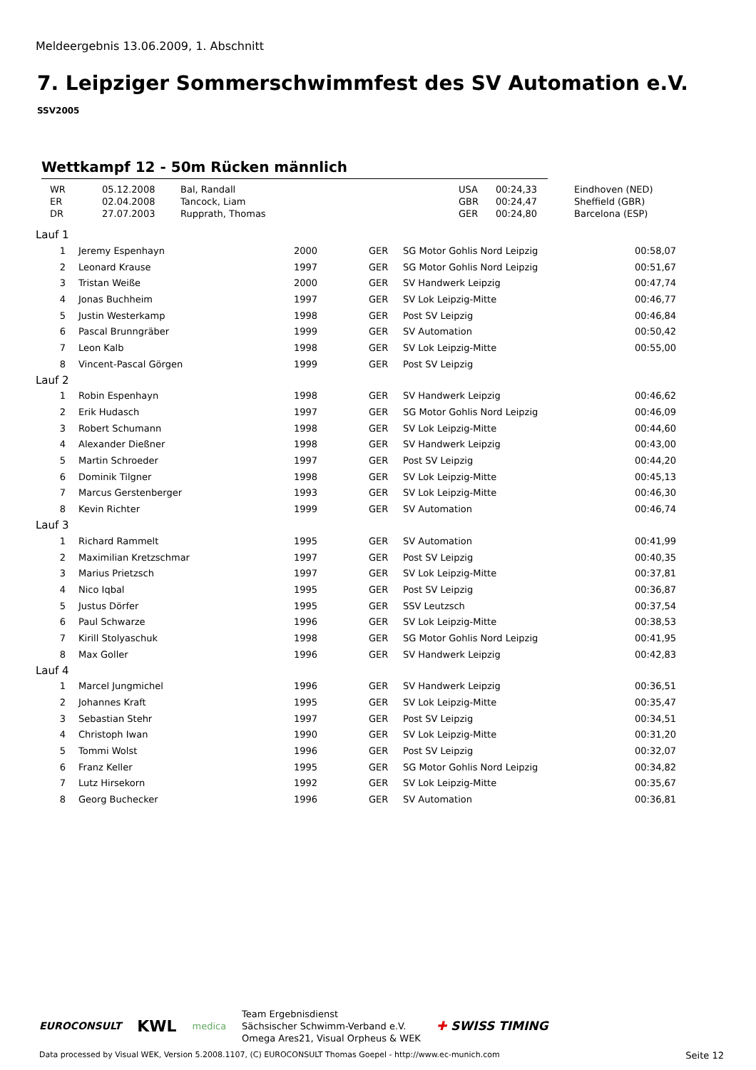Meldeergebnis 13.06.2009, 1. Abschnitt
7. Leipziger Sommerschwimmfest des SV Automation e.V.
SSV2005
Wettkampf 12 - 50m Rücken männlich
| WR | 05.12.2008 | Bal, Randall | USA | 00:24,33 | Eindhoven (NED) |
| ER | 02.04.2008 | Tancock, Liam | GBR | 00:24,47 | Sheffield (GBR) |
| DR | 27.07.2003 | Rupprath, Thomas | GER | 00:24,80 | Barcelona (ESP) |
| Lauf 1 | | | | | | |
| 1 | | Jeremy Espenhayn | 2000 | GER | SG Motor Gohlis Nord Leipzig | 00:58,07 |
| 2 | | Leonard Krause | 1997 | GER | SG Motor Gohlis Nord Leipzig | 00:51,67 |
| 3 | | Tristan Weiße | 2000 | GER | SV Handwerk Leipzig | 00:47,74 |
| 4 | | Jonas Buchheim | 1997 | GER | SV Lok Leipzig-Mitte | 00:46,77 |
| 5 | | Justin Westerkamp | 1998 | GER | Post SV Leipzig | 00:46,84 |
| 6 | | Pascal Brunngräber | 1999 | GER | SV Automation | 00:50,42 |
| 7 | | Leon Kalb | 1998 | GER | SV Lok Leipzig-Mitte | 00:55,00 |
| 8 | | Vincent-Pascal Görgen | 1999 | GER | Post SV Leipzig | |
| Lauf 2 | | | | | | |
| 1 | | Robin Espenhayn | 1998 | GER | SV Handwerk Leipzig | 00:46,62 |
| 2 | | Erik Hudasch | 1997 | GER | SG Motor Gohlis Nord Leipzig | 00:46,09 |
| 3 | | Robert Schumann | 1998 | GER | SV Lok Leipzig-Mitte | 00:44,60 |
| 4 | | Alexander Dießner | 1998 | GER | SV Handwerk Leipzig | 00:43,00 |
| 5 | | Martin Schroeder | 1997 | GER | Post SV Leipzig | 00:44,20 |
| 6 | | Dominik Tilgner | 1998 | GER | SV Lok Leipzig-Mitte | 00:45,13 |
| 7 | | Marcus Gerstenberger | 1993 | GER | SV Lok Leipzig-Mitte | 00:46,30 |
| 8 | | Kevin Richter | 1999 | GER | SV Automation | 00:46,74 |
| Lauf 3 | | | | | | |
| 1 | | Richard Rammelt | 1995 | GER | SV Automation | 00:41,99 |
| 2 | | Maximilian Kretzschmar | 1997 | GER | Post SV Leipzig | 00:40,35 |
| 3 | | Marius Prietzsch | 1997 | GER | SV Lok Leipzig-Mitte | 00:37,81 |
| 4 | | Nico Iqbal | 1995 | GER | Post SV Leipzig | 00:36,87 |
| 5 | | Justus Dörfer | 1995 | GER | SSV Leutzsch | 00:37,54 |
| 6 | | Paul Schwarze | 1996 | GER | SV Lok Leipzig-Mitte | 00:38,53 |
| 7 | | Kirill Stolyaschuk | 1998 | GER | SG Motor Gohlis Nord Leipzig | 00:41,95 |
| 8 | | Max Goller | 1996 | GER | SV Handwerk Leipzig | 00:42,83 |
| Lauf 4 | | | | | | |
| 1 | | Marcel Jungmichel | 1996 | GER | SV Handwerk Leipzig | 00:36,51 |
| 2 | | Johannes Kraft | 1995 | GER | SV Lok Leipzig-Mitte | 00:35,47 |
| 3 | | Sebastian Stehr | 1997 | GER | Post SV Leipzig | 00:34,51 |
| 4 | | Christoph Iwan | 1990 | GER | SV Lok Leipzig-Mitte | 00:31,20 |
| 5 | | Tommi Wolst | 1996 | GER | Post SV Leipzig | 00:32,07 |
| 6 | | Franz Keller | 1995 | GER | SG Motor Gohlis Nord Leipzig | 00:34,82 |
| 7 | | Lutz Hirsekorn | 1992 | GER | SV Lok Leipzig-Mitte | 00:35,67 |
| 8 | | Georg Buchecker | 1996 | GER | SV Automation | 00:36,81 |
EUROCONSULT
KWL
medica
Team Ergebnisdienst
Sächsischer Schwimm-Verband e.V.
Omega Ares21, Visual Orpheus & WEK
✚ SWISS TIMING
Data processed by Visual WEK, Version 5.2008.1107, (C) EUROCONSULT Thomas Goepel - http://www.ec-munich.com Seite 12